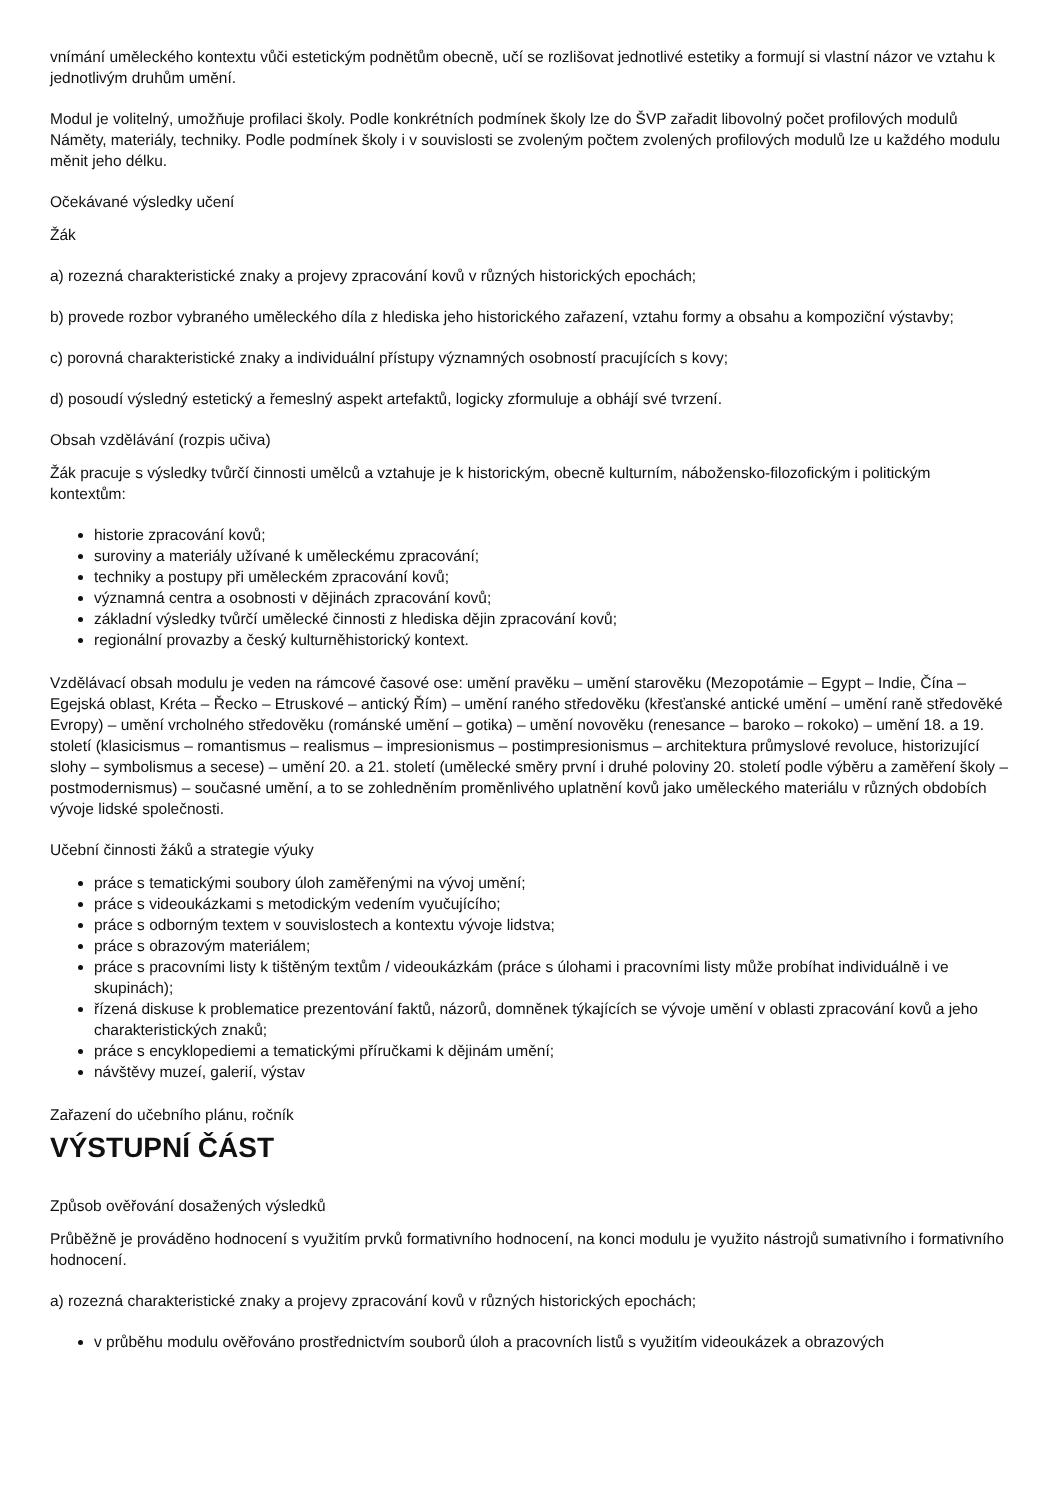vnímání uměleckého kontextu vůči estetickým podnětům obecně, učí se rozlišovat jednotlivé estetiky a formují si vlastní názor ve vztahu k jednotlivým druhům umění.
Modul je volitelný, umožňuje profilaci školy. Podle konkrétních podmínek školy lze do ŠVP zařadit libovolný počet profilových modulů Náměty, materiály, techniky. Podle podmínek školy i v souvislosti se zvoleným počtem zvolených profilových modulů lze u každého modulu měnit jeho délku.
Očekávané výsledky učení
Žák
a) rozezná charakteristické znaky a projevy zpracování kovů v různých historických epochách;
b) provede rozbor vybraného uměleckého díla z hlediska jeho historického zařazení, vztahu formy a obsahu a kompoziční výstavby;
c) porovná charakteristické znaky a individuální přístupy významných osobností pracujících s kovy;
d) posoudí výsledný estetický a řemeslný aspekt artefaktů, logicky zformuluje a obhájí své tvrzení.
Obsah vzdělávání (rozpis učiva)
Žák pracuje s výsledky tvůrčí činnosti umělců a vztahuje je k historickým, obecně kulturním, nábožensko-filozofickým i politickým kontextům:
historie zpracování kovů;
suroviny a materiály užívané k uměleckému zpracování;
techniky a postupy při uměleckém zpracování kovů;
významná centra a osobnosti v dějinách zpracování kovů;
základní výsledky tvůrčí umělecké činnosti z hlediska dějin zpracování kovů;
regionální provazby a český kulturněhistorický kontext.
Vzdělávací obsah modulu je veden na rámcové časové ose: umění pravěku – umění starověku (Mezopotámie – Egypt – Indie, Čína – Egejská oblast, Kréta – Řecko – Etruskové – antický Řím) – umění raného středověku (křesťanské antické umění – umění raně středověké Evropy) – umění vrcholného středověku (románské umění – gotika) – umění novověku (renesance – baroko – rokoko) – umění 18. a 19. století (klasicismus – romantismus – realismus – impresionismus – postimpresionismus – architektura průmyslové revoluce, historizující slohy – symbolismus a secese) – umění 20. a 21. století (umělecké směry první i druhé poloviny 20. století podle výběru a zaměření školy – postmodernismus) – současné umění, a to se zohledněním proměnlivého uplatnění kovů jako uměleckého materiálu v různých obdobích vývoje lidské společnosti.
Učební činnosti žáků a strategie výuky
práce s tematickými soubory úloh zaměřenými na vývoj umění;
práce s videoukázkami s metodickým vedením vyučujícího;
práce s odborným textem v souvislostech a kontextu vývoje lidstva;
práce s obrazovým materiálem;
práce s pracovními listy k tištěným textům / videoukázkám (práce s úlohami i pracovními listy může probíhat individuálně i ve skupinách);
řízená diskuse k problematice prezentování faktů, názorů, domněnek týkajících se vývoje umění v oblasti zpracování kovů a jeho charakteristických znaků;
práce s encyklopediemi a tematickými příručkami k dějinám umění;
návštěvy muzeí, galerií, výstav
Zařazení do učebního plánu, ročník
VÝSTUPNÍ ČÁST
Způsob ověřování dosažených výsledků
Průběžně je prováděno hodnocení s využitím prvků formativního hodnocení, na konci modulu je využito nástrojů sumativního i formativního hodnocení.
a) rozezná charakteristické znaky a projevy zpracování kovů v různých historických epochách;
v průběhu modulu ověřováno prostřednictvím souborů úloh a pracovních listů s využitím videoukázek a obrazových